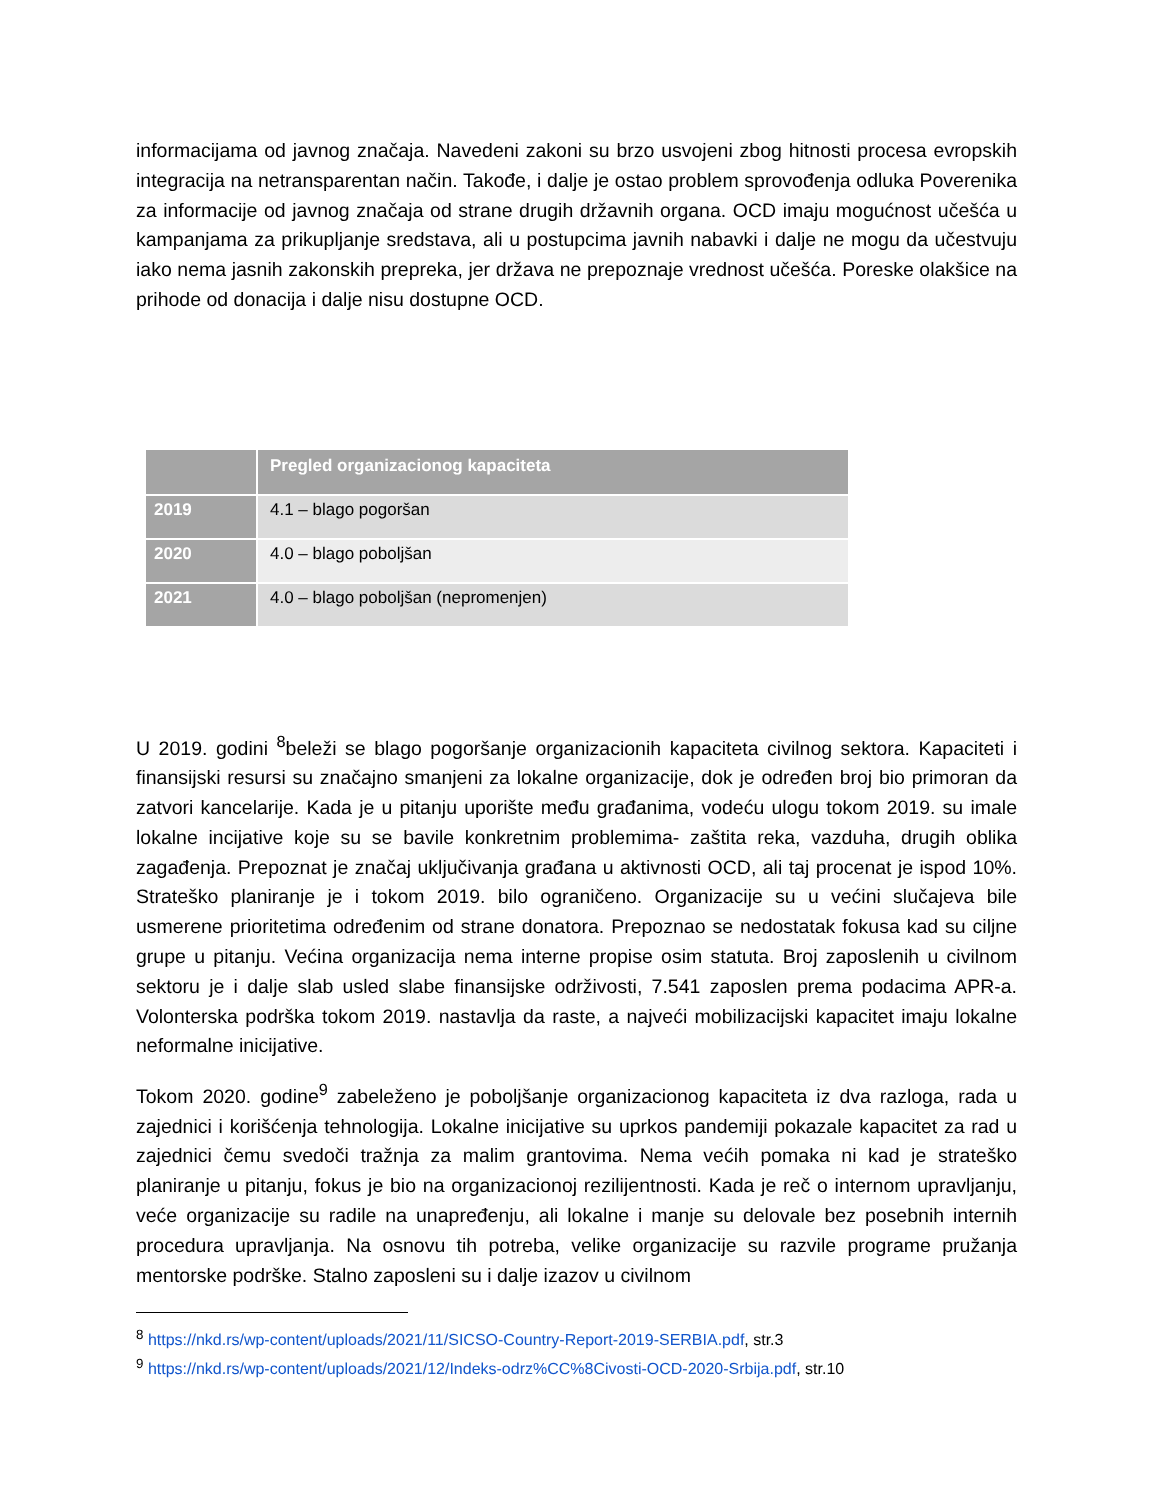informacijama od javnog značaja. Navedeni zakoni su brzo usvojeni zbog hitnosti procesa evropskih integracija na netransparentan način. Takođe, i dalje je ostao problem sprovođenja odluka Poverenika za informacije od javnog značaja od strane drugih državnih organa. OCD imaju mogućnost učešća u kampanjama za prikupljanje sredstava, ali u postupcima javnih nabavki i dalje ne mogu da učestvuju iako nema jasnih zakonskih prepreka, jer država ne prepoznaje vrednost učešća. Poreske olakšice na prihode od donacija i dalje nisu dostupne OCD.
| | Pregled organizacionog kapaciteta |
| --- | --- |
| 2019 | 4.1 – blago pogoršan |
| 2020 | 4.0 – blago poboljšan |
| 2021 | 4.0 – blago poboljšan (nepromenjen) |
U 2019. godini <sup>8</sup>beleži se blago pogoršanje organizacionih kapaciteta civilnog sektora. Kapaciteti i finansijski resursi su značajno smanjeni za lokalne organizacije, dok je određen broj bio primoran da zatvori kancelarije. Kada je u pitanju uporište među građanima, vodeću ulogu tokom 2019. su imale lokalne incijative koje su se bavile konkretnim problemima- zaštita reka, vazduha, drugih oblika zagađenja. Prepoznat je značaj uključivanja građana u aktivnosti OCD, ali taj procenat je ispod 10%. Strateško planiranje je i tokom 2019. bilo ograničeno. Organizacije su u većini slučajeva bile usmerene prioritetima određenim od strane donatora. Prepoznao se nedostatak fokusa kad su ciljne grupe u pitanju. Većina organizacija nema interne propise osim statuta. Broj zaposlenih u civilnom sektoru je i dalje slab usled slabe finansijske održivosti, 7.541 zaposlen prema podacima APR-a. Volonterska podrška tokom 2019. nastavlja da raste, a najveći mobilizacijski kapacitet imaju lokalne neformalne inicijative.
Tokom 2020. godine<sup>9</sup> zabeleženo je poboljšanje organizacionog kapaciteta iz dva razloga, rada u zajednici i korišćenja tehnologija. Lokalne inicijative su uprkos pandemiji pokazale kapacitet za rad u zajednici čemu svedoči tražnja za malim grantovima. Nema većih pomaka ni kad je strateško planiranje u pitanju, fokus je bio na organizacionoj rezilijentnosti. Kada je reč o internom upravljanju, veće organizacije su radile na unapređenju, ali lokalne i manje su delovale bez posebnih internih procedura upravljanja. Na osnovu tih potreba, velike organizacije su razvile programe pružanja mentorske podrške. Stalno zaposleni su i dalje izazov u civilnom
<sup>8</sup> https://nkd.rs/wp-content/uploads/2021/11/SICSO-Country-Report-2019-SERBIA.pdf, str.3
<sup>9</sup> https://nkd.rs/wp-content/uploads/2021/12/Indeks-odrz%CC%8Civosti-OCD-2020-Srbija.pdf, str.10